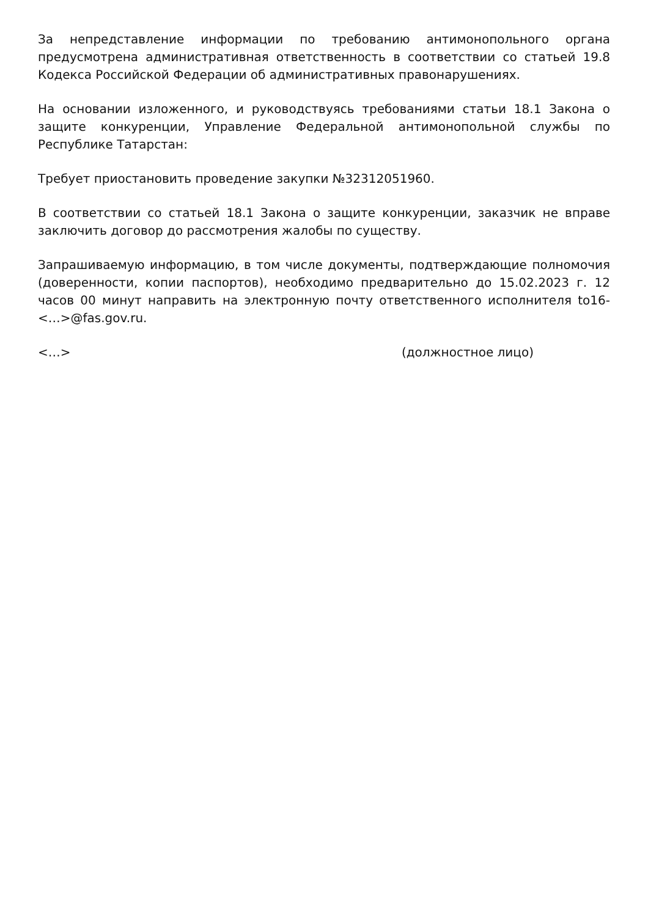За непредставление информации по требованию антимонопольного органа предусмотрена административная ответственность в соответствии со статьей 19.8 Кодекса Российской Федерации об административных правонарушениях.
На основании изложенного, и руководствуясь требованиями статьи 18.1 Закона о защите конкуренции, Управление Федеральной антимонопольной службы по Республике Татарстан:
Требует приостановить проведение закупки №32312051960.
В соответствии со статьей 18.1 Закона о защите конкуренции, заказчик не вправе заключить договор до рассмотрения жалобы по существу.
Запрашиваемую информацию, в том числе документы, подтверждающие полномочия (доверенности, копии паспортов), необходимо предварительно до 15.02.2023 г. 12 часов 00 минут направить на электронную почту ответственного исполнителя to16-<…>@fas.gov.ru.
<…> (должностное лицо)